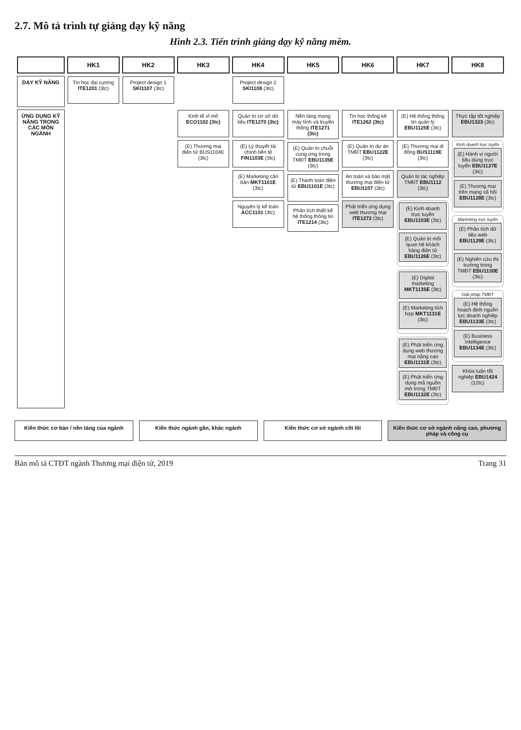2.7. Mô tả trình tự giảng dạy kỹ năng
Hình 2.3. Tiến trình giảng dạy kỹ năng mềm.
| | HK1 | HK2 | HK3 | HK4 | HK5 | HK6 | HK7 | HK8 |
| --- | --- | --- | --- | --- | --- | --- | --- | --- |
| DẠY KỸ NĂNG | Tin học đại cương ITE1201 (3tc) | Project design 1 SKI1107 (3tc) | | Project design 2 SKI1108 (3tc) | | | | |
| ỨNG DỤNG KỸ NĂNG TRONG CÁC MÔN NGÀNH | | | Kinh tế vĩ mô ECO1102 (3tc) (E) Thương mại điện tử BUS1104E (3tc) | Quản trị cơ sở dữ liệu ITE1270 (3tc) (E) Lý thuyết tài chính tiền tệ FIN1103E (3tc) (E) Marketing căn bản MKT1101E (3tc) Nguyên lý kế toán ACC1101 (3tc) | Nền tảng mạng máy tính và truyền thông ITE1271 (3tc) (E) Quản trị chuỗi cung ứng trong TMĐT EBU1135E (3tc) (E) Thanh toán điện tử EBU1101E (3tc) Phân tích thiết kế hệ thống thông tin ITE1214 (3tc) | Tin học thống kê ITE1262 (3tc) (E) Quản trị dự án TMĐT EBU1122E (3tc) An toàn và bảo mật thương mại điện tử EBU1107 (3tc) Phát triển ứng dụng web thương mại ITE1272 (3tc) | (E) Hệ thống thông tin quản lý EBU1125E (3tc) (E) Thương mại di động BUS1119E (3tc) Quản trị tác nghiệp TMĐT EBU1112 (3tc) (E) Kinh doanh trực tuyến EBU1103E (3tc) (E) Quản trị mối quan hệ khách hàng điện tử EBU1126E (3tc) (E) Digital marketing MKT1135E (3tc) (E) Marketing tích hợp MKT1131E (3tc) (E) Phát triển ứng dụng web thương mại nâng cao EBU1131E (3tc) (E) Phát triển ứng dụng mã nguồn mở trong TMĐT EBU1132E (3tc) | Thực tập tốt nghiệp EBU1323 (3tc) Kinh doanh trực tuyến (E) Hành vi người tiêu dùng trực tuyến EBU1127E (3tc) (E) Thương mại trên mạng xã hội EBU1128E (3tc) Marketing trực tuyến (E) Phân tích dữ liệu web EBU1129E (3tc) (E) Nghiên cứu thị trường trong TMĐT EBU1130E (3tc) Giải pháp TMĐT (E) Hệ thống hoạch định nguồn lực doanh nghiệp EBU1133E (3tc) (E) Business Intelligence EBU1134E (3tc) Khóa luận tốt nghiệp EBU1424 (12tc) |
Kiến thức cơ bản / nền tảng của ngành
Kiến thức ngành gần, khác ngành
Kiến thức cơ sở ngành cốt lõi Kiến thức cơ sở ngành nâng cao, phương pháp và công cụ
Bản mô tả CTĐT ngành Thương mại điện tử, 2019 Trang 31